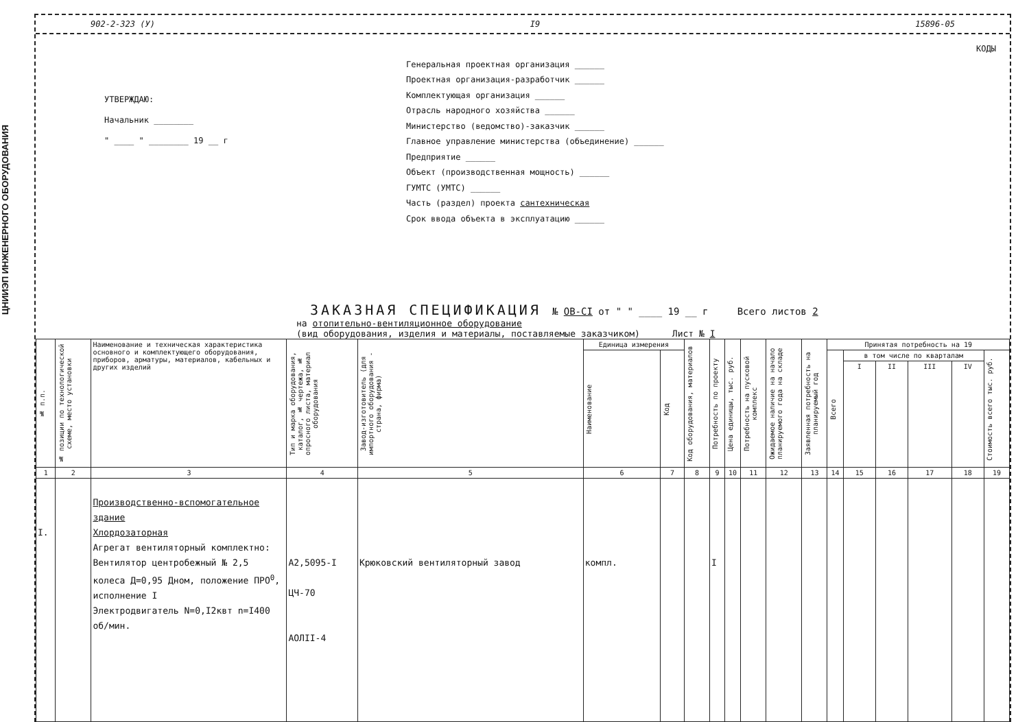ЦНИИЭП ИНЖЕНЕРНОГО ОБОРУДОВАНИЯ
902-2-323 (У) I9 15896-05
УТВЕРЖДАЮ:
Начальник ________
" ____ " ________ 19 __ г
КОДЫ
Генеральная проектная организация ______
Проектная организация-разработчик ______
Комплектующая организация ______
Отрасль народного хозяйства ______
Министерство (ведомство)-заказчик ______
Главное управление министерства (объединение) ______
Предприятие ______
Объект (производственная мощность) ______
ГУМТС (УМТС) ______
Часть (раздел) проекта сантехническая
Срок ввода объекта в эксплуатацию ______
ЗАКАЗНАЯ СПЕЦИФИКАЦИЯ № ОВ-CI от " " ____ 19 __ г Всего листов 2
на отопительно-вентиляционное оборудование
(вид оборудования, изделия и материалы, поставляемые заказчиком) Лист № I
| № п.п. | № позиции по технологической схеме, место установки | Наименование и техническая характеристика основного и комплектующего оборудования, приборов, арматуры, материалов, кабельных и других изделий | Тип и марка оборудования, каталог, № чертежа, № опросного листа, материал оборудования | Завод-изготовитель (для импортного оборудования - страна, фирма) | Единица измерения | | Код оборудования, материалов | Потребность по проекту | Цена единицы, тыс. руб. | Потребность на пусковой комплекс | Ожидаемое наличие на начало планируемого года на складе | Заявленная потребность на планируемый год | Принятая потребность на 19 | | | | | |
| --- | --- | --- | --- | --- | --- | --- | --- | --- | --- | --- | --- | --- | --- | --- | --- | --- | --- | --- |
| | | | | | Наименование | Код | | | | | | | Всего | в том числе по кварталам | | | | Стоимость всего тыс. руб. |
| | | | | | | | | | | | | | | I | II | III | IV | |
| 1 | 2 | 3 | 4 | 5 | 6 | 7 | 8 | 9 | 10 | 11 | 12 | 13 | 14 | 15 | 16 | 17 | 18 | 19 |
| I. | | Производственно-вспомогательное здание Хлордозаторная Агрегат вентиляторный комплектно: Вентилятор центробежный № 2,5 колеса Д=0,95 Дном, положение ПРО<sup>0</sup>, исполнение I Электродвигатель N=0,I2квт n=I400 об/мин. | А2,5095-I ЦЧ-70 АОЛII-4 | Крюковский вентиляторный завод | компл. | | | I | | | | | | | | | | |